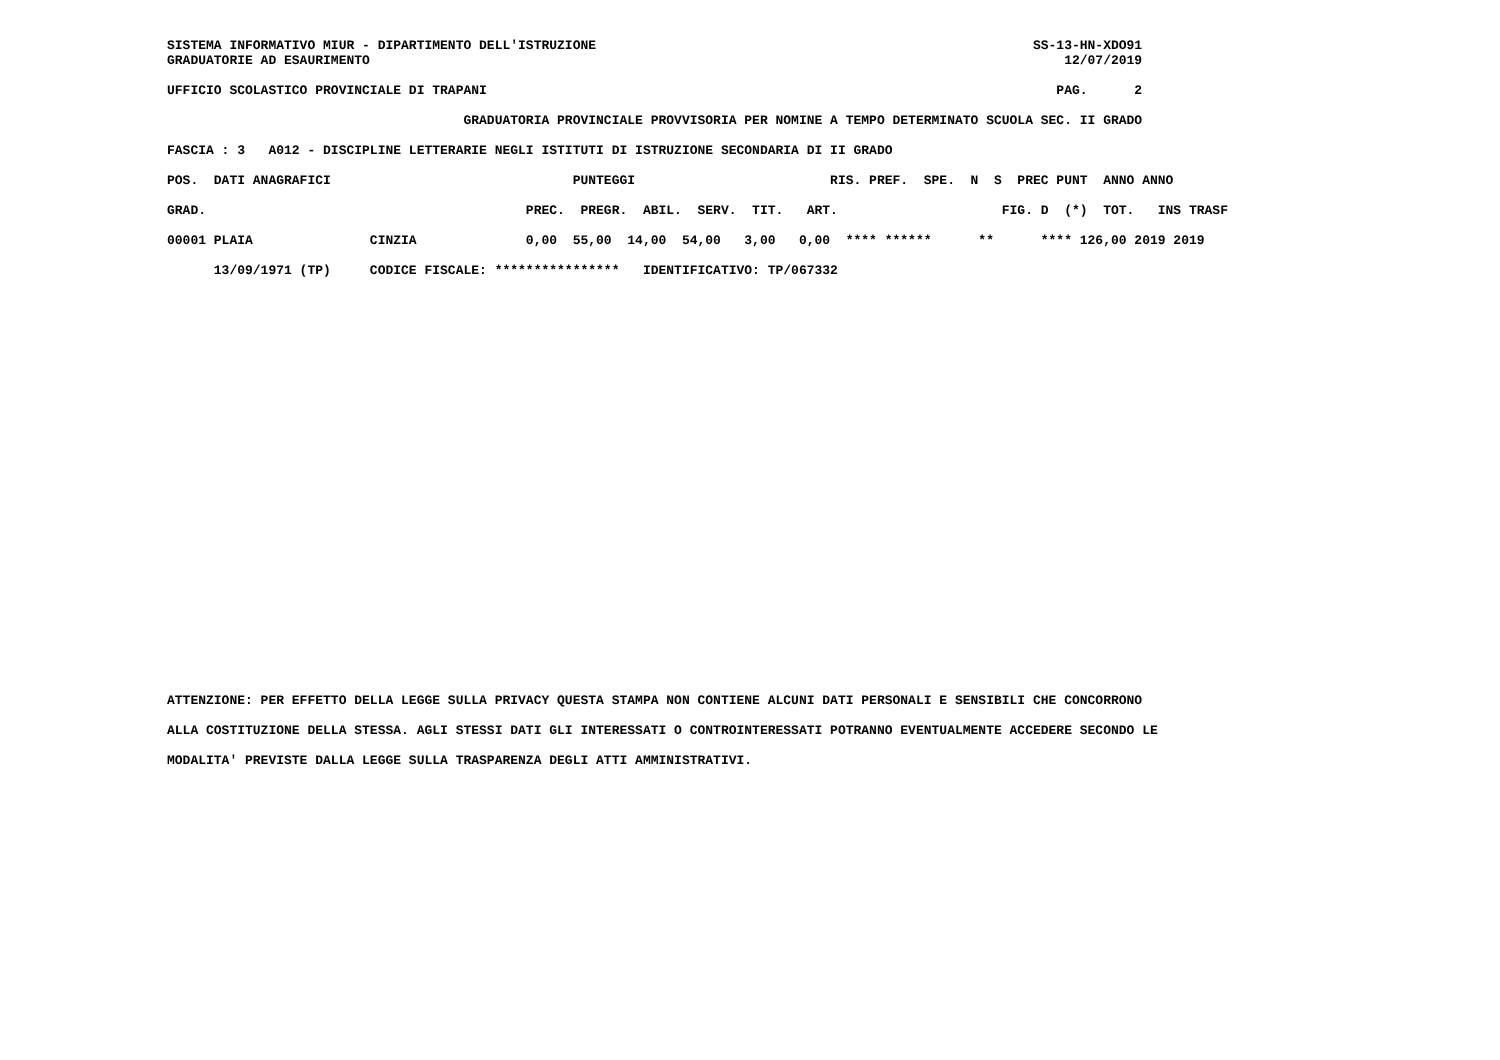SISTEMA INFORMATIVO MIUR - DIPARTIMENTO DELL'ISTRUZIONE                                                        SS-13-HN-XDO91
GRADUATORIE AD ESAURIMENTO                                                                                         12/07/2019

UFFICIO SCOLASTICO PROVINCIALE DI TRAPANI                                                                         PAG.      2

                                      GRADUATORIA PROVINCIALE PROVVISORIA PER NOMINE A TEMPO DETERMINATO SCUOLA SEC. II GRADO

FASCIA : 3   A012 - DISCIPLINE LETTERARIE NEGLI ISTITUTI DI ISTRUZIONE SECONDARIA DI II GRADO

POS.  DATI ANAGRAFICI                               PUNTEGGI                         RIS. PREF.  SPE.  N  S  PREC PUNT  ANNO ANNO

GRAD.                                         PREC.  PREGR.  ABIL.  SERV.  TIT.   ART.                     FIG. D  (*)  TOT.   INS TRASF

00001 PLAIA               CINZIA              0,00  55,00  14,00  54,00   3,00   0,00  **** ******      **      **** 126,00 2019 2019

      13/09/1971 (TP)     CODICE FISCALE: ****************   IDENTIFICATIVO: TP/067332
ATTENZIONE: PER EFFETTO DELLA LEGGE SULLA PRIVACY QUESTA STAMPA NON CONTIENE ALCUNI DATI PERSONALI E SENSIBILI CHE CONCORRONO

ALLA COSTITUZIONE DELLA STESSA. AGLI STESSI DATI GLI INTERESSATI O CONTROINTERESSATI POTRANNO EVENTUALMENTE ACCEDERE SECONDO LE

MODALITA' PREVISTE DALLA LEGGE SULLA TRASPARENZA DEGLI ATTI AMMINISTRATIVI.